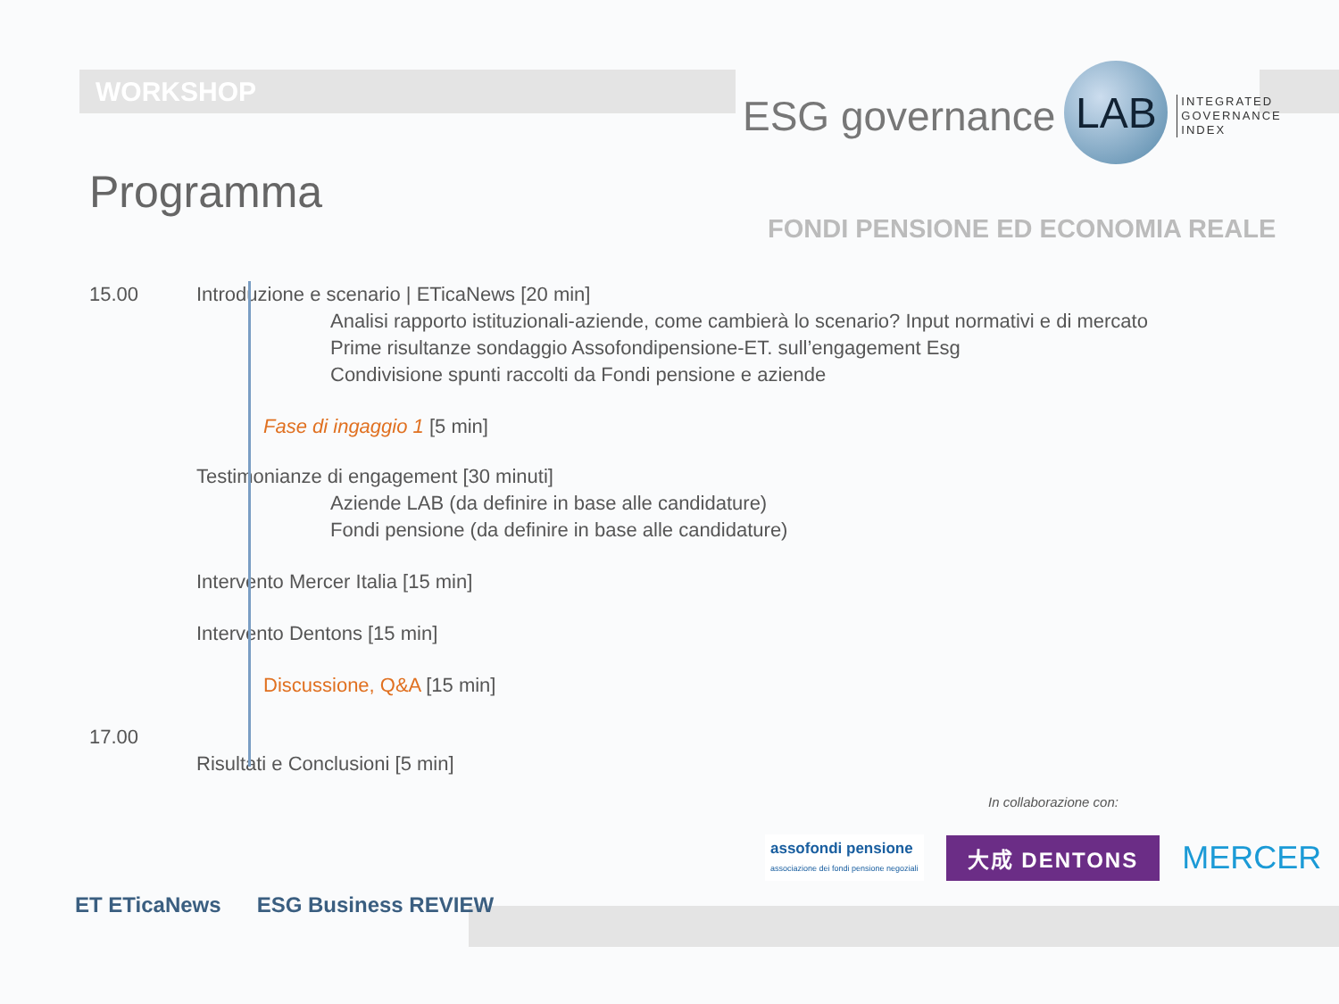WORKSHOP
ESG governance
LAB
INTEGRATED
GOVERNANCE
INDEX
Programma
FONDI PENSIONE ED ECONOMIA REALE
15.00 Introduzione e scenario | ETicaNews [20 min]
Analisi rapporto istituzionali-aziende, come cambierà lo scenario? Input normativi e di mercato
Prime risultanze sondaggio Assofondipensione-ET. sull’engagement Esg
Condivisione spunti raccolti da Fondi pensione e aziende
Fase di ingaggio 1 [5 min]
Testimonianze di engagement [30 minuti]
Aziende LAB (da definire in base alle candidature)
Fondi pensione (da definire in base alle candidature)
Intervento Mercer Italia [15 min]
Intervento Dentons [15 min]
Discussione, Q&A [15 min]
17.00
Risultati e Conclusioni [5 min]
In collaborazione con:
assofondi pensione
associazione dei fondi pensione negoziali
大成 DENTONS
MERCER
ET ETicaNews ESG Business REVIEW